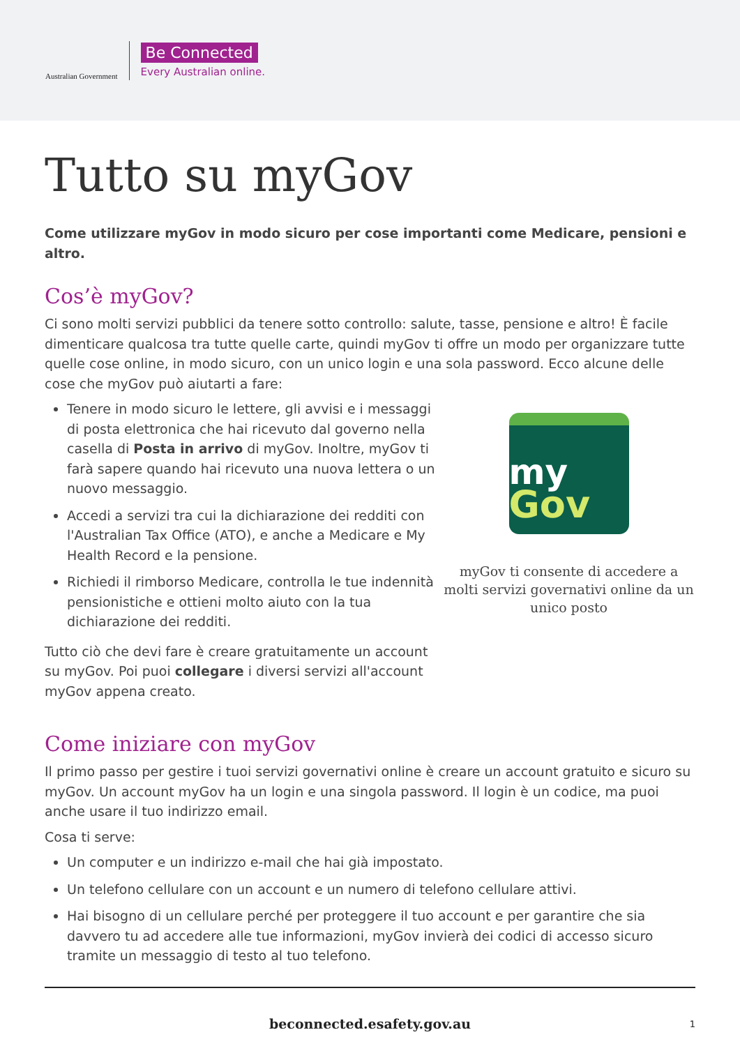Australian Government
Be Connected
Every Australian online.
Tutto su myGov
Come utilizzare myGov in modo sicuro per cose importanti come Medicare, pensioni e altro.
Cos’è myGov?
Ci sono molti servizi pubblici da tenere sotto controllo: salute, tasse, pensione e altro! È facile dimenticare qualcosa tra tutte quelle carte, quindi myGov ti offre un modo per organizzare tutte quelle cose online, in modo sicuro, con un unico login e una sola password. Ecco alcune delle cose che myGov può aiutarti a fare:
Tenere in modo sicuro le lettere, gli avvisi e i messaggi di posta elettronica che hai ricevuto dal governo nella casella di Posta in arrivo di myGov. Inoltre, myGov ti farà sapere quando hai ricevuto una nuova lettera o un nuovo messaggio.
Accedi a servizi tra cui la dichiarazione dei redditi con l'Australian Tax Office (ATO), e anche a Medicare e My Health Record e la pensione.
Richiedi il rimborso Medicare, controlla le tue indennità pensionistiche e ottieni molto aiuto con la tua dichiarazione dei redditi.
Tutto ciò che devi fare è creare gratuitamente un account su myGov. Poi puoi collegare i diversi servizi all'account myGov appena creato.
my
Gov
myGov ti consente di accedere a molti servizi governativi online da un unico posto
Come iniziare con myGov
Il primo passo per gestire i tuoi servizi governativi online è creare un account gratuito e sicuro su myGov. Un account myGov ha un login e una singola password. Il login è un codice, ma puoi anche usare il tuo indirizzo email.
Cosa ti serve:
Un computer e un indirizzo e-mail che hai già impostato.
Un telefono cellulare con un account e un numero di telefono cellulare attivi.
Hai bisogno di un cellulare perché per proteggere il tuo account e per garantire che sia davvero tu ad accedere alle tue informazioni, myGov invierà dei codici di accesso sicuro tramite un messaggio di testo al tuo telefono.
beconnected.esafety.gov.au 1